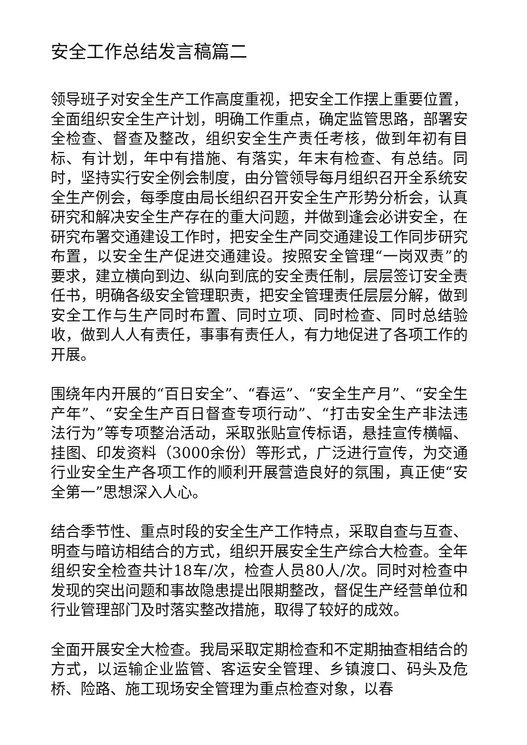安全工作总结发言稿篇二
领导班子对安全生产工作高度重视，把安全工作摆上重要位置，全面组织安全生产计划，明确工作重点，确定监管思路，部署安全检查、督查及整改，组织安全生产责任考核，做到年初有目标、有计划，年中有措施、有落实，年末有检查、有总结。同时，坚持实行安全例会制度，由分管领导每月组织召开全系统安全生产例会，每季度由局长组织召开安全生产形势分析会，认真研究和解决安全生产存在的重大问题，并做到逢会必讲安全，在研究布署交通建设工作时，把安全生产同交通建设工作同步研究布置，以安全生产促进交通建设。按照安全管理“一岗双责”的要求，建立横向到边、纵向到底的安全责任制，层层签订安全责任书，明确各级安全管理职责，把安全管理责任层层分解，做到安全工作与生产同时布置、同时立项、同时检查、同时总结验收，做到人人有责任，事事有责任人，有力地促进了各项工作的开展。
围绕年内开展的“百日安全”、“春运”、“安全生产月”、“安全生产年”、“安全生产百日督查专项行动”、“打击安全生产非法违法行为”等专项整治活动，采取张贴宣传标语，悬挂宣传横幅、挂图、印发资料（3000余份）等形式，广泛进行宣传，为交通行业安全生产各项工作的顺利开展营造良好的氛围，真正使“安全第一”思想深入人心。
结合季节性、重点时段的安全生产工作特点，采取自查与互查、明查与暗访相结合的方式，组织开展安全生产综合大检查。全年组织安全检查共计18车/次，检查人员80人/次。同时对检查中发现的突出问题和事故隐患提出限期整改，督促生产经营单位和行业管理部门及时落实整改措施，取得了较好的成效。
全面开展安全大检查。我局采取定期检查和不定期抽查相结合的方式，以运输企业监管、客运安全管理、乡镇渡口、码头及危桥、险路、施工现场安全管理为重点检查对象，以春